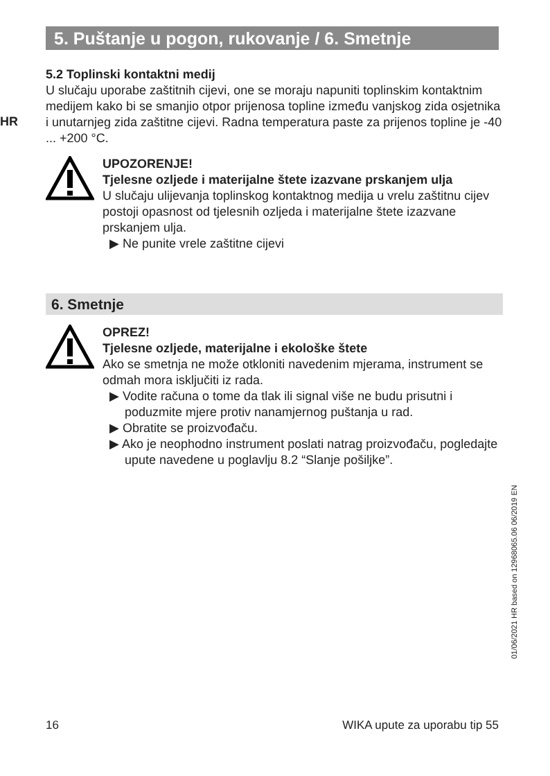5. Puštanje u pogon, rukovanje / 6. Smetnje
HR
5.2 Toplinski kontaktni medij
U slučaju uporabe zaštitnih cijevi, one se moraju napuniti toplinskim kontaktnim medijem kako bi se smanjio otpor prijenosa topline između vanjskog zida osjetnika i unutarnjeg zida zaštitne cijevi. Radna temperatura paste za prijenos topline je -40 ... +200 °C.
UPOZORENJE!
Tjelesne ozljede i materijalne štete izazvane prskanjem ulja
U slučaju ulijevanja toplinskog kontaktnog medija u vrelu zaštitnu cijev postoji opasnost od tjelesnih ozljeda i materijalne štete izazvane prskanjem ulja.
▶ Ne punite vrele zaštitne cijevi
6. Smetnje
OPREZ!
Tjelesne ozljede, materijalne i ekološke štete
Ako se smetnja ne može otkloniti navedenim mjerama, instrument se odmah mora isključiti iz rada.
▶ Vodite računa o tome da tlak ili signal više ne budu prisutni i poduzmite mjere protiv nanamjernog puštanja u rad.
▶ Obratite se proizvođaču.
▶ Ako je neophodno instrument poslati natrag proizvođaču, pogledajte upute navedene u poglavlju 8.2 “Slanje pošiljke”.
01/06/2021 HR based on 12968065.06 06/2019 EN
16 WIKA upute za uporabu tip 55